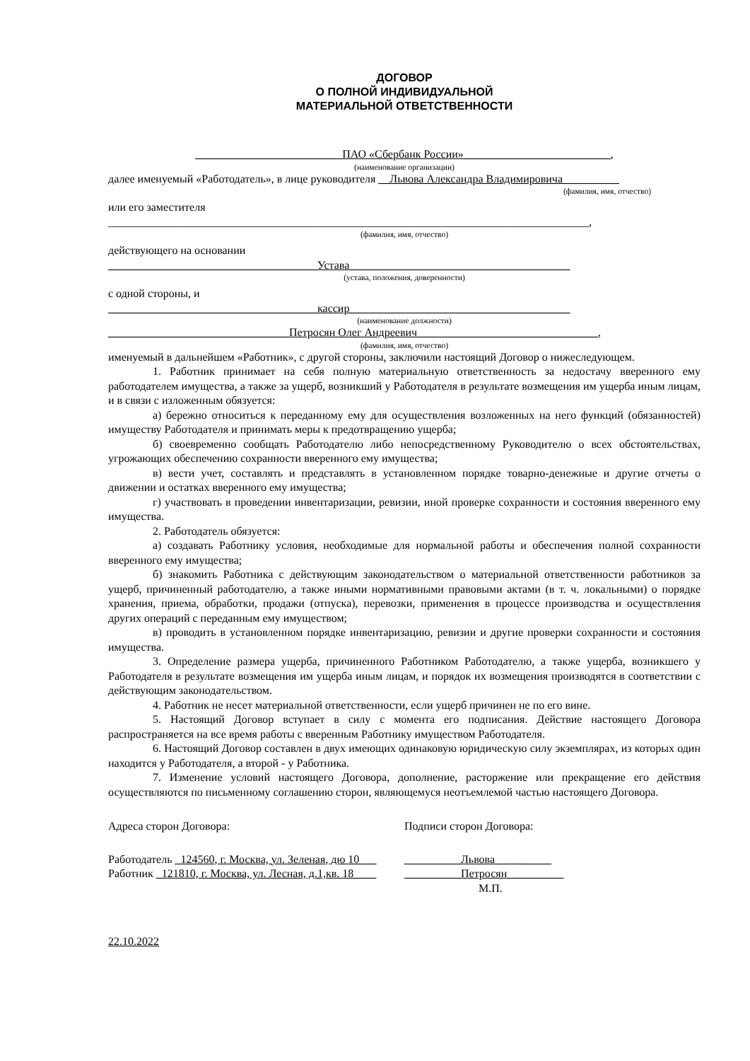ДОГОВОР
О ПОЛНОЙ ИНДИВИДУАЛЬНОЙ
МАТЕРИАЛЬНОЙ ОТВЕТСТВЕННОСТИ
__________________________ПАО «Сбербанк России»__________________________,
(наименование организации)
далее именуемый «Работодатель», в лице руководителя __Львова Александра Владимировича__________
(фамилия, имя, отчество)
или его заместителя
_____________________________________________________________________________________,
(фамилия, имя, отчество)
действующего на основании
_____________________________________Устава_______________________________________
(устава, положения, доверенности)
с одной стороны, и
_____________________________________кассир_______________________________________
(наименование должности)
________________________________Петросян Олег Андреевич________________________________,
(фамилия, имя, отчество)
именуемый в дальнейшем «Работник», с другой стороны, заключили настоящий Договор о нижеследующем.
1. Работник принимает на себя полную материальную ответственность за недостачу вверенного ему работодателем имущества, а также за ущерб, возникший у Работодателя в результате возмещения им ущерба иным лицам, и в связи с изложенным обязуется:
а) бережно относиться к переданному ему для осуществления возложенных на него функций (обязанностей) имуществу Работодателя и принимать меры к предотвращению ущерба;
б) своевременно сообщать Работодателю либо непосредственному Руководителю о всех обстоятельствах, угрожающих обеспечению сохранности вверенного ему имущества;
в) вести учет, составлять и представлять в установленном порядке товарно-денежные и другие отчеты о движении и остатках вверенного ему имущества;
г) участвовать в проведении инвентаризации, ревизии, иной проверке сохранности и состояния вверенного ему имущества.
2. Работодатель обязуется:
а) создавать Работнику условия, необходимые для нормальной работы и обеспечения полной сохранности вверенного ему имущества;
б) знакомить Работника с действующим законодательством о материальной ответственности работников за ущерб, причиненный работодателю, а также иными нормативными правовыми актами (в т. ч. локальными) о порядке хранения, приема, обработки, продажи (отпуска), перевозки, применения в процессе производства и осуществления других операций с переданным ему имуществом;
в) проводить в установленном порядке инвентаризацию, ревизии и другие проверки сохранности и состояния имущества.
3. Определение размера ущерба, причиненного Работником Работодателю, а также ущерба, возникшего у Работодателя в результате возмещения им ущерба иным лицам, и порядок их возмещения производятся в соответствии с действующим законодательством.
4. Работник не несет материальной ответственности, если ущерб причинен не по его вине.
5. Настоящий Договор вступает в силу с момента его подписания. Действие настоящего Договора распространяется на все время работы с вверенным Работнику имуществом Работодателя.
6. Настоящий Договор составлен в двух имеющих одинаковую юридическую силу экземплярах, из которых один находится у Работодателя, а второй - у Работника.
7. Изменение условий настоящего Договора, дополнение, расторжение или прекращение его действия осуществляются по письменному соглашению сторон, являющемуся неотъемлемой частью настоящего Договора.
Адреса сторон Договора: Подписи сторон Договора:
Работодатель _124560, г. Москва, ул. Зеленая, дю 10___
Работник _121810, г. Москва, ул. Лесная, д.1,кв. 18____
__________Львова__ _____
__________Петросян__________
М.П.
22.10.2022